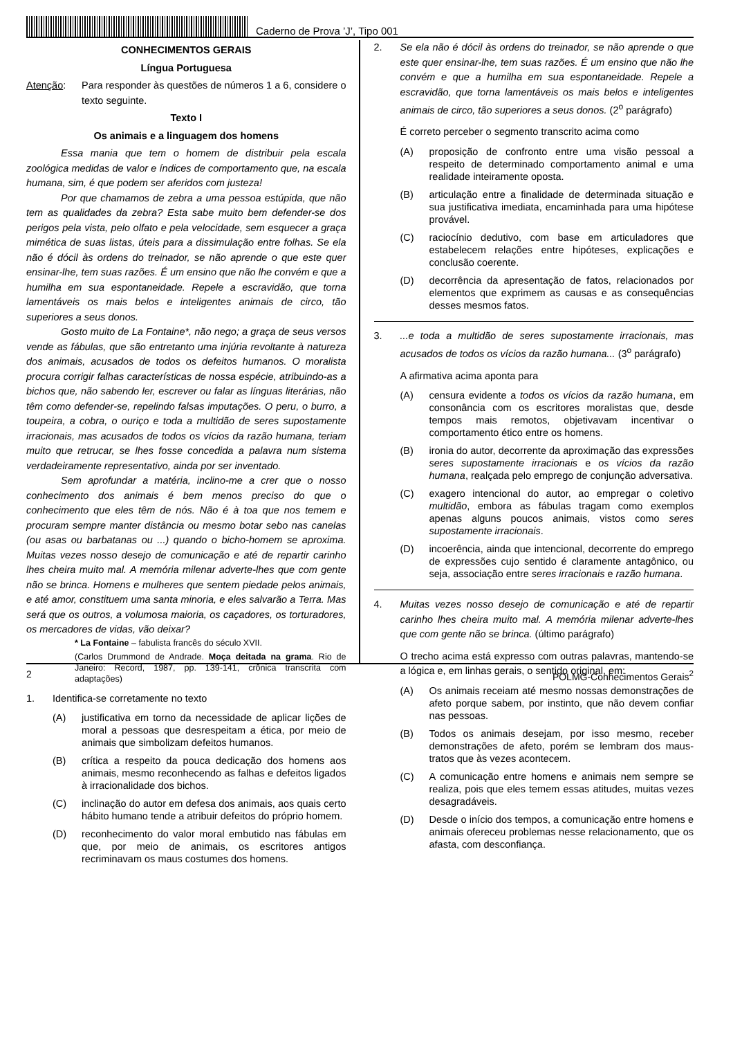Caderno de Prova ’J’, Tipo 001
CONHECIMENTOS GERAIS
Língua Portuguesa
Atenção: Para responder às questões de números 1 a 6, considere o texto seguinte.
Texto I
Os animais e a linguagem dos homens
Essa mania que tem o homem de distribuir pela escala zoológica medidas de valor e índices de comportamento que, na escala humana, sim, é que podem ser aferidos com justeza!
Por que chamamos de zebra a uma pessoa estúpida, que não tem as qualidades da zebra? Esta sabe muito bem defender-se dos perigos pela vista, pelo olfato e pela velocidade, sem esquecer a graça mimética de suas listas, úteis para a dissimulação entre folhas. Se ela não é dócil às ordens do treinador, se não aprende o que este quer ensinar-lhe, tem suas razões. É um ensino que não lhe convém e que a humilha em sua espontaneidade. Repele a escravidão, que torna lamentáveis os mais belos e inteligentes animais de circo, tão superiores a seus donos.
Gosto muito de La Fontaine*, não nego; a graça de seus versos vende as fábulas, que são entretanto uma injúria revoltante à natureza dos animais, acusados de todos os defeitos humanos. O moralista procura corrigir falhas características de nossa espécie, atribuindo-as a bichos que, não sabendo ler, escrever ou falar as línguas literárias, não têm como defender-se, repelindo falsas imputações. O peru, o burro, a toupeira, a cobra, o ouriço e toda a multidão de seres supostamente irracionais, mas acusados de todos os vícios da razão humana, teriam muito que retrucar, se lhes fosse concedida a palavra num sistema verdadeiramente representativo, ainda por ser inventado.
Sem aprofundar a matéria, inclino-me a crer que o nosso conhecimento dos animais é bem menos preciso do que o conhecimento que eles têm de nós. Não é à toa que nos temem e procuram sempre manter distância ou mesmo botar sebo nas canelas (ou asas ou barbatanas ou ...) quando o bicho-homem se aproxima. Muitas vezes nosso desejo de comunicação e até de repartir carinho lhes cheira muito mal. A memória milenar adverte-lhes que com gente não se brinca. Homens e mulheres que sentem piedade pelos animais, e até amor, constituem uma santa minoria, e eles salvarão a Terra. Mas será que os outros, a volumosa maioria, os caçadores, os torturadores, os mercadores de vidas, vão deixar?
* La Fontaine – fabulista francês do século XVII.
(Carlos Drummond de Andrade. Moça deitada na grama. Rio de Janeiro: Record, 1987, pp. 139-141, crônica transcrita com adaptações)
1. Identifica-se corretamente no texto
(A) justificativa em torno da necessidade de aplicar lições de moral a pessoas que desrespeitam a ética, por meio de animais que simbolizam defeitos humanos.
(B) crítica a respeito da pouca dedicação dos homens aos animais, mesmo reconhecendo as falhas e defeitos ligados à irracionalidade dos bichos.
(C) inclinação do autor em defesa dos animais, aos quais certo hábito humano tende a atribuir defeitos do próprio homem.
(D) reconhecimento do valor moral embutido nas fábulas em que, por meio de animais, os escritores antigos recriminavam os maus costumes dos homens.
2. Se ela não é dócil às ordens do treinador, se não aprende o que este quer ensinar-lhe, tem suas razões. É um ensino que não lhe convém e que a humilha em sua espontaneidade. Repele a escravidão, que torna lamentáveis os mais belos e inteligentes animais de circo, tão superiores a seus donos. (2<sup>o</sup> parágrafo)
É correto perceber o segmento transcrito acima como
(A) proposição de confronto entre uma visão pessoal a respeito de determinado comportamento animal e uma realidade inteiramente oposta.
(B) articulação entre a finalidade de determinada situação e sua justificativa imediata, encaminhada para uma hipótese provável.
(C) raciocínio dedutivo, com base em articuladores que estabelecem relações entre hipóteses, explicações e conclusão coerente.
(D) decorrência da apresentação de fatos, relacionados por elementos que exprimem as causas e as consequências desses mesmos fatos.
3....e toda a multidão de seres supostamente irracionais, mas acusados de todos os vícios da razão humana... (3<sup>o</sup> parágrafo)
A afirmativa acima aponta para
(A) censura evidente a todos os vícios da razão humana, em consonância com os escritores moralistas que, desde tempos mais remotos, objetivavam incentivar o comportamento ético entre os homens.
(B) ironia do autor, decorrente da aproximação das expressões seres supostamente irracionais e os vícios da razão humana, realçada pelo emprego de conjunção adversativa.
(C) exagero intencional do autor, ao empregar o coletivo multidão, embora as fábulas tragam como exemplos apenas alguns poucos animais, vistos como seres supostamente irracionais.
(D) incoerência, ainda que intencional, decorrente do emprego de expressões cujo sentido é claramente antagônico, ou seja, associação entre seres irracionais e razão humana.
4. Muitas vezes nosso desejo de comunicação e até de repartir carinho lhes cheira muito mal. A memória milenar adverte-lhes que com gente não se brinca. (último parágrafo)
O trecho acima está expresso com outras palavras, mantendo-se a lógica e, em linhas gerais, o sentido original, em:
(A) Os animais receiam até mesmo nossas demonstrações de afeto porque sabem, por instinto, que não devem confiar nas pessoas.
(B) Todos os animais desejam, por isso mesmo, receber demonstrações de afeto, porém se lembram dos maus-tratos que às vezes acontecem.
(C) A comunicação entre homens e animais nem sempre se realiza, pois que eles temem essas atitudes, muitas vezes desagradáveis.
(D) Desde o início dos tempos, a comunicação entre homens e animais ofereceu problemas nesse relacionamento, que os afasta, com desconfiança.
2 POLMG-Conhecimentos Gerais<sup>2</sup>